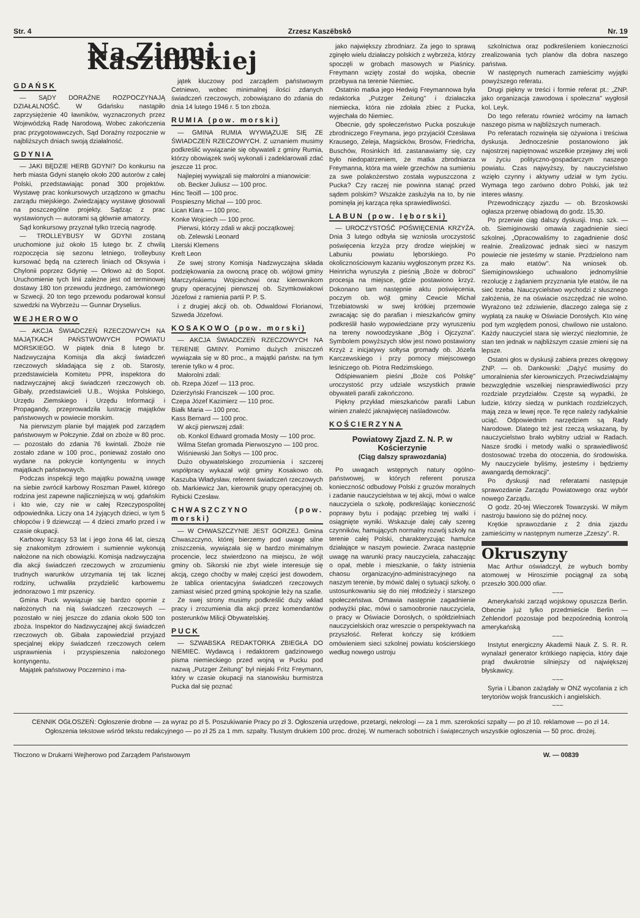Str. 4 Zrzesz Kaszëbskô Nr. 19
Na Ziemi Kaszubskiej
GDAŃSK
— SĄDY DORAŹNE ROZPOCZYNAJĄ DZIAŁALNOŚĆ. W Gdańsku nastąpiło zaprzysiężenie 40 ławników, wyznaczonych przez Wojewódzką Radę Narodową. Wobec zakończenia prac przygotowawczych, Sąd Doraźny rozpocznie w najbliższych dniach swoją działalność.
GDYNIA
— JAKI BĘDZIE HERB GDYNI? Do konkursu na herb miasta Gdyni stanęło około 200 autorów z całej Polski, przedstawiając ponad 300 projektów. Wystawę prac konkursowych urządzono w gmachu zarządu miejskiego. Zwiedzający wystawę głosowali na poszczególne projekty. Sądząc z prac wystawionych — autorami są głównie amatorzy.
Sąd konkursowy przyznał tylko trzecią nagrodę.
— TROLLEYBUSY W GDYNI zostaną uruchomione już około 15 lutego br. Z chwilą rozpoczęcia się sezonu letniego, trolleybusy kursować będą na czterech liniach od Oksywia i Chylonii poprzez Gdynię — Orłowo aż do Sopot. Uruchomienie tych linii zależne jest od terminowej dostawy 180 ton przewodu jezdnego, zamówionego w Szwecji. 20 ton tego przewodu podarował konsul szwedzki na Wybrzeżu — Gunnar Dryselius.
WEJHEROWO
— AKCJA ŚWIADCZEŃ RZECZOWYCH NA MAJĄTKACH PAŃSTWOWYCH POWIATU MORSKIEGO. W piątek dnia 8 lutego br. Nadzwyczajna Komisja dla akcji świadczeń rzeczowych składająca się z ob. Starosty, przedstawiciela Komitetu PPR, inspektora do nadzwyczajnej akcji świadczeń rzeczowych ob. Gibały, przedstawicieli U.B., Wojska Polskiego, Urzędu Ziemskiego i Urzędu Informacji i Propagandy, przeprowadziła lustrację majątków państwowych w powiecie morskim.
Na pierwszym planie był majątek pod zarządem państwowym w Połczynie. Zdał on zboże w 80 proc. — pozostało do zdania 76 kwintali. Zboże nie zostało zdane w 100 proc., ponieważ zostało ono wydane na pokrycie kontyngentu w innych majątkach państwowych.
Podczas inspekcji tego majątku poważną uwagę na siebie zwrócił karbowy Roszman Paweł, którego rodzina jest zapewne najliczniejszą w woj. gdańskim i kto wie, czy nie w całej Rzeczypospolitej odpowiednika. Liczy ona 14 żyjących dzieci, w tym 5 chłopców i 9 dziewcząt — 4 dzieci zmarło przed i w czasie okupacji.
Karbowy liczący 53 lat i jego żona 46 lat, cieszą się znakomitym zdrowiem i sumiennie wykonują nałożone na nich obowiązki. Komisja nadzwyczajna dla akcji świadczeń rzeczowych w zrozumieniu trudnych warunków utrzymania tej tak licznej rodziny, uchwaliła przydzielić karbowemu jednorazowo 1 mtr pszenicy.
Gmina Puck wywiązuje się bardzo opornie z nałożonych na nią świadczeń rzeczowych — pozostało w niej jeszcze do zdania około 500 ton zboża. Inspektor do Nadzwyczajnej akcji świadczeń rzeczowych ob. Gibała zapowiedział przyjazd specjalnej ekipy świadczeń rzeczowych celem usprawnienia i przyspieszenia nałożonego kontyngentu.
Majątek państwowy Poczernino i ma-
jątek kluczowy pod zarządem państwowym Cetniewo, wobec minimalnej ilości zdanych świadczeń rzeczowych, zobowiązano do zdania do dnia 14 lutego 1946 r. 5 ton zboża.
RUMIA (pow. morski)
— GMINA RUMIA WYWIĄZUJE SIĘ ZE ŚWIADCZEŃ RZECZOWYCH. Z uznaniem musimy podkreślić wywiązanie się obywateli z gminy Rumia, którzy obowiązek swój wykonali i zadeklarowali zdać jeszcze 11 proc.
Najlepiej wywiązali się małorolni a mianowicie:
ob. Becker Juliusz — 100 proc.
Hinc Teoifl — 100 proc.
Pospieszny Michał — 100 proc.
Lican Klara — 100 proc.
Konke Wojciech — 100 proc.
Pierwsi, którzy zdali w akcji początkowej:
ob. Zelewski Leonard
Literski Klemens
Kreft Leon
Ze swej strony Komisja Nadzwyczajna składa podziękowania za owocną pracę ob. wójtowi gminy Marczyńskiemu Wojciechowi oraz kierownikom grupy operacyjnej pierwszej ob. Szymkowiakowi Józefowi z ramienia partii P. P. S.
i z drugiej akcji ob. ob. Odwaldowi Florianowi, Szweda Józefowi.
KOSAKOWO (pow. morski)
— AKCJA ŚWIADCZEŃ RZECZOWYCH NA TERENIE GMINY. Pomimo dużych zniszczeń wywiązała się w 80 proc., a majątki państw. na tym terenie tylko w 4 proc.
Małorolni zdali:
ob. Rzepa Józef — 113 proc.
Dzierżyński Franciszek — 100 proc.
Czepa Józef Kazimierz — 110 proc.
Białk Maria — 100 proc.
Kass Bernard — 100 proc.
W akcji pierwszej zdali:
ob. Konkol Edward gromada Mosty — 100 proc.
Wilma Stefan gromada Pierwoszyno — 100 proc.
Wiśniewski Jan Sołtys — 100 proc.
Dużo obywatelskiego zrozumienia i szczerej współpracy wykazał wójt gminy Kosakowo ob. Kaszuba Władysław, referent świadczeń rzeczowych ob. Markiewicz Jan, kierownik grupy operacyjnej ob. Rybicki Czesław.
CHWASZCZYNO (pow. morski)
— W CHWASZCZYNIE JEST GORZEJ. Gmina Chwaszczyno, której bierzemy pod uwagę silne zniszczenia, wywiązała się w bardzo minimalnym procencie, lecz stwierdzono na miejscu, że wójt gminy ob. Sikorski nie zbyt wiele interesuje się akcją, czego choćby w małej części jest dowodem, że tablica orientacyjna świadczeń rzeczowych zamiast wisieć przed gminą spokojnie leży na szafie.
Ze swej strony musimy podkreślić duży wkład pracy i zrozumienia dla akcji przez komendantów posterunków Milicji Obywatelskiej.
PUCK
— SZWABSKA REDAKTORKA ZBIEGŁA DO NIEMIEC. Wydawcą i redaktorem gadzinowego pisma niemieckiego przed wojną w Pucku pod nazwą „Putzger Zeitung" był niejaki Fritz Freymann, który w czasie okupacji na stanowisku burmistrza Pucka dał się poznać
jako największy zbrodniarz. Za jego to sprawą zginęło wielu działaczy polskich z wybrzeża, którzy spoczęli w grobach masowych w Piaśnicy. Freymann wzięty został do wojska, obecnie przebywa na terenie Niemiec.
Ostatnio matka jego Hedwig Freymannowa była redaktorka „Putzger Zeitung" i działaczka niemiecka, która nie zdołała zbiec z Pucka, wyjechała do Niemiec.
Obecnie, gdy społeczeństwo Pucka poszukuje zbrodniczego Freymana, jego przyjaciół Czesława Krausego, Zeleja, Magsicków, Brosów, Friedricha, Buschów, Rosinkich itd. zastanawiamy się, czy było niedopatrzeniem, że matka zbrodniarza Freymanna, która ma wiele grzechów na sumieniu za swe polakożerstwo została wypuszczona z Pucka? Czy raczej nie powinna stanąć przed sądem polskim? Wszakże zasłużyła na to, by nie pominęła jej karząca ręka sprawiedliwości.
LABUN (pow. lęborski)
— UROCZYSTOŚĆ POŚWIĘCENIA KRZYŻA. Dnia 3 lutego odbyła się wzniosła uroczystość poświęcenia krzyża przy drodze wiejskiej w Labuniu powiatu lęborskiego. Po okolicznościowym kazaniu wygłoszonym przez Ks. Heinricha wyruszyła z pieśnią „Boże w dobroci" procesja na miejsce, gdzie postawiono krzyż. Dokonano tam następnie aktu poświęcenia, poczym ob. wójt gminy Cewcie Michał Trzebiatowski w swej krótkiej przemowie zwracając się do parafian i mieszkańców gminy podkreślił hasło wypowiedziane przy wyruszeniu na tereny nowoodzyskane „Bóg i Ojczyzna". Symbolem powyższych słów jest nowo postawiony Krzyż z inicjatywy sołtysa gromady ob. Józefa Karczewskiego i przy pomocy miejscowego leśniczego ob. Piotra Redzimskiego.
Odśpiewaniem pieśni „Boże coś Polskę" uroczystość przy udziale wszystkich prawie obywateli parafii zakończono.
Piękny przykład mieszkańców parafii Labun winien znaleźć jaknajwięcej naśladowców.
KOŚCIERZYNA
Powiatowy Zjazd Z. N. P. w Kościerzynie
(Ciąg dalszy sprawozdania)
Po uwagach wstępnych natury ogólno-państwowej, w których referent porusza konieczność odbudowy Polski z gruzów moralnych i zadanie nauczycielstwa w tej akcji, mówi o walce nauczyciela o szkołę, podkreślając konieczność poprawy bytu i podając przebieg tej walki i osiągnięte wyniki. Wskazuje dalej cały szereg czynników, hamujących normalny rozwój szkoły na terenie całej Polski, charakteryzując hamulce działające w naszym powiecie. Zwraca następnie uwagę na warunki pracy nauczyciela, zahaczając o opał, meble i mieszkanie, o fakty istnienia chaosu organizacyjno-administracyjnego na naszym terenie, by mówić dalej o sytuacji szkoły, o ustosunkowaniu się do niej młodzieży i starszego społeczeństwa. Omawia następnie zagadnienie podwyżki płac, mówi o samoobronie nauczyciela, o pracy w Oświacie Dorosłych, o spółdzielniach nauczycielskich oraz wreszcie o perspektywach na przyszłość. Referat kończy się krótkiem omówieniem sieci szkolnej powiatu kościerskiego według nowego ustroju
szkolnictwa oraz podkreśleniem konieczności zrealizowania tych planów dla dobra naszego państwa.
W następnych numerach zamieścimy wyjątki powyższego referatu.
Drugi piękny w treści i formie referat pt.: „ZNP. jako organizacja zawodowa i społeczna" wygłosił kol. Leyk.
Do tego referatu również wrócimy na łamach naszego pisma w najbliższych numerach.
Po referatach rozwinęła się ożywiona i treściwa dyskusja. Jednocześnie postanowiono jak najostrzej napiętnować wszelkie przejawy złej woli w życiu polityczno-gospadarczym naszego powiatu. Czas najwyższy, by nauczycielstwo wzięło czynny i aktywny udział w tym życiu. Wymaga tego zarówno dobro Polski, jak też interes własny.
Przewodniczący zjazdu — ob. Brzoskowski ogłasza przerwę obiadową do godz. 15,30.
Po przerwie ciąg dalszy dyskusji. Insp. szk. — ob. Siemiginowski omawia zagadnienie sieci szkolnej. „Opracowaliśmy to zagadnienie dość realnie. Zrealizować jednak sieci w naszym powiecie nie jesteśmy w stanie. Przdzielono nam za mało etatów". Na wniosek ob. Siemiginowskiego uchwalono jednomyślnie rezolucję z żądaniem przyznania tyle etatów, ile na sieć trzeba. Nauczycielstwo wychodzi z słusznego założenia, że na oświacie oszczędzać nie wolno. Wyrażono też zdziwienie, dlaczego zalega się z wypłatą za naukę w Oświacie Dorosłych. Kto winę pod tym względem ponosi, chwilowo nie ustalono. Każdy nauczyciel stara się wierzyć niezłomnie, że stan ten jednak w najbliższym czasie zmieni się na lepsze.
Ostatni głos w dyskusji zabiera prezes okręgowy ZNP. — ob. Dankowski: „Dążyć musimy do umoralnienia sfer kierowniczych. Przeciwdziałajmy bezwzględnie wszelkiej niesprawiedliwości przy rozdziale przydziałów. Częste są wypadki, że ludzie, którzy siedzą w punktach rozdzielczych, mają zeza w lewej ręce. Te ręce należy radykalnie uciąć. Odpowiednim narzędziem są Rady Narodowe. Dlatego też jest rzeczą wskazaną, by nauczycielstwo brało wybitny udział w Radach. Nasze środki i metody walki o sprawiedliwość dostosować trzeba do otoczenia, do środowiska. My nauczyciele byliśmy, jesteśmy i będziemy awangardą demokracji".
Po dyskusji nad referatami następuje sprawozdanie Zarządu Powiatowego oraz wybór nowego Zarządu.
O godz. 20-tej Wieczorek Towarzyski. W miłym nastroju bawiono się do późnej nocy.
Krętkie sprawozdanie z 2 dnia zjazdu zamieścimy w następnym numerze „Zzeszy". R.
Okruszyny
Mac Arthur oświadczył, że wybuch bomby atomowej w Hiroszimie pociągnął za sobą przeszło 300.000 ofiar.
~~~
Amerykański zarząd wojskowy opuszcza Berlin. Obecnie już tylko przedmieście Berlin — Zehlendorf pozostaje pod bezpośrednią kontrolą amerykańską
~~~
Instytut energiczny Akademii Nauk Z. S. R. R. wynalazł generator krótkiego napięcia, który daje prąd dwukrotnie silniejszy od największej błyskawicy.
~~~
Syria i Libanon zażądały w ONZ wycofania z ich terytoriów wojsk francuskich i angielskich.
~~~
CENNIK OGŁOSZEŃ: Ogłoszenie drobne — za wyraz po zł 5. Poszukiwanie Pracy po zł 3. Ogłoszenia urzędowe, przetargi, nekrologi — za 1 mm. szerokości szpalty — po zł 10. reklamowe — po zł 14. Ogłoszenia tekstowe wśród tekstu redakcyjnego — po zł 25 za 1 mm. szpalty. Tłustym drukiem 100 proc. drożej. W numerach sobotnich i świątecznych wszystkie ogłoszenia — 50 proc. drożej.
Tłoczono w Drukarni Wejherowo pod Zarządem Państwowym W. — 00839